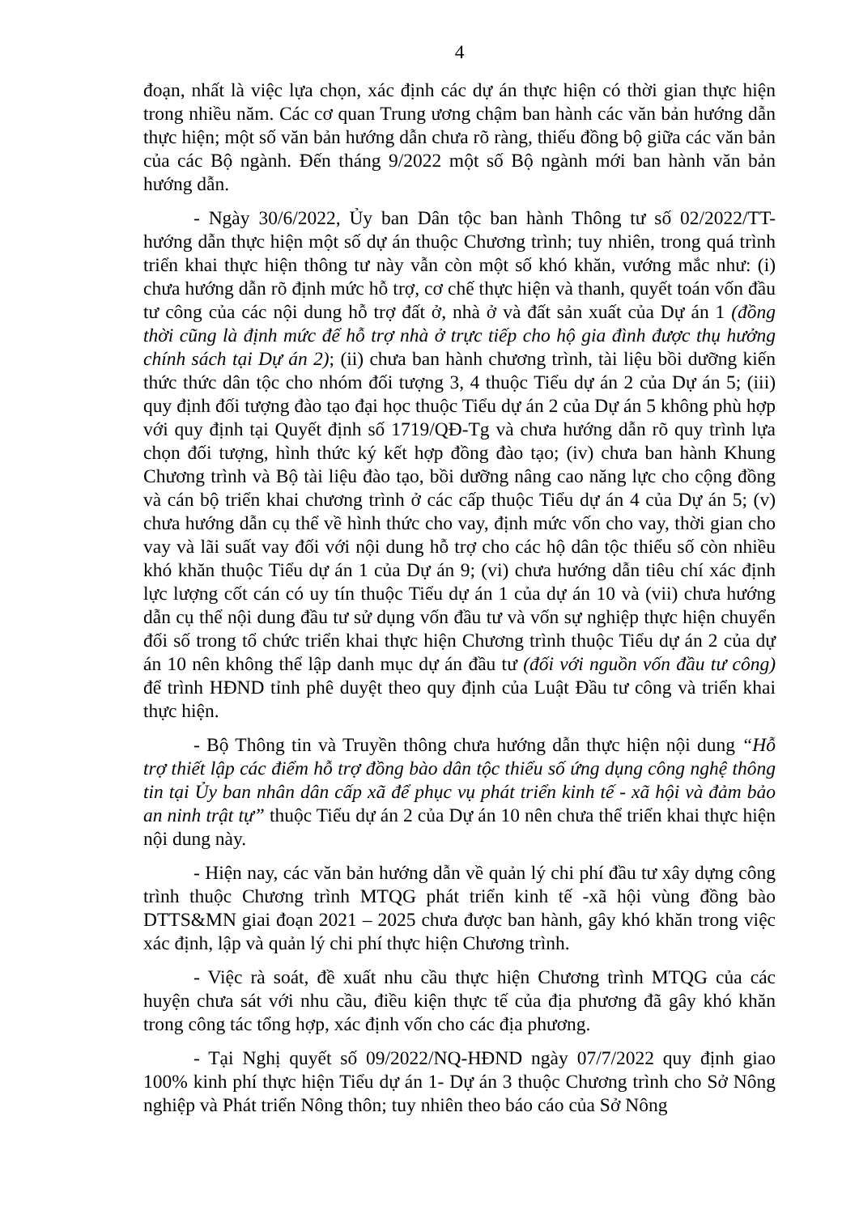4
đoạn, nhất là việc lựa chọn, xác định các dự án thực hiện có thời gian thực hiện trong nhiều năm. Các cơ quan Trung ương chậm ban hành các văn bản hướng dẫn thực hiện; một số văn bản hướng dẫn chưa rõ ràng, thiếu đồng bộ giữa các văn bản của các Bộ ngành. Đến tháng 9/2022 một số Bộ ngành mới ban hành văn bản hướng dẫn.
- Ngày 30/6/2022, Ủy ban Dân tộc ban hành Thông tư số 02/2022/TT-hướng dẫn thực hiện một số dự án thuộc Chương trình; tuy nhiên, trong quá trình triển khai thực hiện thông tư này vẫn còn một số khó khăn, vướng mắc như: (i) chưa hướng dẫn rõ định mức hỗ trợ, cơ chế thực hiện và thanh, quyết toán vốn đầu tư công của các nội dung hỗ trợ đất ở, nhà ở và đất sản xuất của Dự án 1 (đồng thời cũng là định mức để hỗ trợ nhà ở trực tiếp cho hộ gia đình được thụ hưởng chính sách tại Dự án 2); (ii) chưa ban hành chương trình, tài liệu bồi dưỡng kiến thức thức dân tộc cho nhóm đối tượng 3, 4 thuộc Tiểu dự án 2 của Dự án 5; (iii) quy định đối tượng đào tạo đại học thuộc Tiểu dự án 2 của Dự án 5 không phù hợp với quy định tại Quyết định số 1719/QĐ-Tg và chưa hướng dẫn rõ quy trình lựa chọn đối tượng, hình thức ký kết hợp đồng đào tạo; (iv) chưa ban hành Khung Chương trình và Bộ tài liệu đào tạo, bồi dưỡng nâng cao năng lực cho cộng đồng và cán bộ triển khai chương trình ở các cấp thuộc Tiểu dự án 4 của Dự án 5; (v) chưa hướng dẫn cụ thể về hình thức cho vay, định mức vốn cho vay, thời gian cho vay và lãi suất vay đối với nội dung hỗ trợ cho các hộ dân tộc thiểu số còn nhiều khó khăn thuộc Tiểu dự án 1 của Dự án 9; (vi) chưa hướng dẫn tiêu chí xác định lực lượng cốt cán có uy tín thuộc Tiểu dự án 1 của dự án 10 và (vii) chưa hướng dẫn cụ thể nội dung đầu tư sử dụng vốn đầu tư và vốn sự nghiệp thực hiện chuyển đổi số trong tổ chức triển khai thực hiện Chương trình thuộc Tiểu dự án 2 của dự án 10 nên không thể lập danh mục dự án đầu tư (đối với nguồn vốn đầu tư công) để trình HĐND tỉnh phê duyệt theo quy định của Luật Đầu tư công và triển khai thực hiện.
- Bộ Thông tin và Truyền thông chưa hướng dẫn thực hiện nội dung “Hỗ trợ thiết lập các điểm hỗ trợ đồng bào dân tộc thiểu số ứng dụng công nghệ thông tin tại Ủy ban nhân dân cấp xã để phục vụ phát triển kinh tế - xã hội và đảm bảo an ninh trật tự” thuộc Tiểu dự án 2 của Dự án 10 nên chưa thể triển khai thực hiện nội dung này.
- Hiện nay, các văn bản hướng dẫn về quản lý chi phí đầu tư xây dựng công trình thuộc Chương trình MTQG phát triển kinh tế -xã hội vùng đồng bào DTTS&MN giai đoạn 2021 – 2025 chưa được ban hành, gây khó khăn trong việc xác định, lập và quản lý chi phí thực hiện Chương trình.
- Việc rà soát, đề xuất nhu cầu thực hiện Chương trình MTQG của các huyện chưa sát với nhu cầu, điều kiện thực tế của địa phương đã gây khó khăn trong công tác tổng hợp, xác định vốn cho các địa phương.
- Tại Nghị quyết số 09/2022/NQ-HĐND ngày 07/7/2022 quy định giao 100% kinh phí thực hiện Tiểu dự án 1- Dự án 3 thuộc Chương trình cho Sở Nông nghiệp và Phát triển Nông thôn; tuy nhiên theo báo cáo của Sở Nông